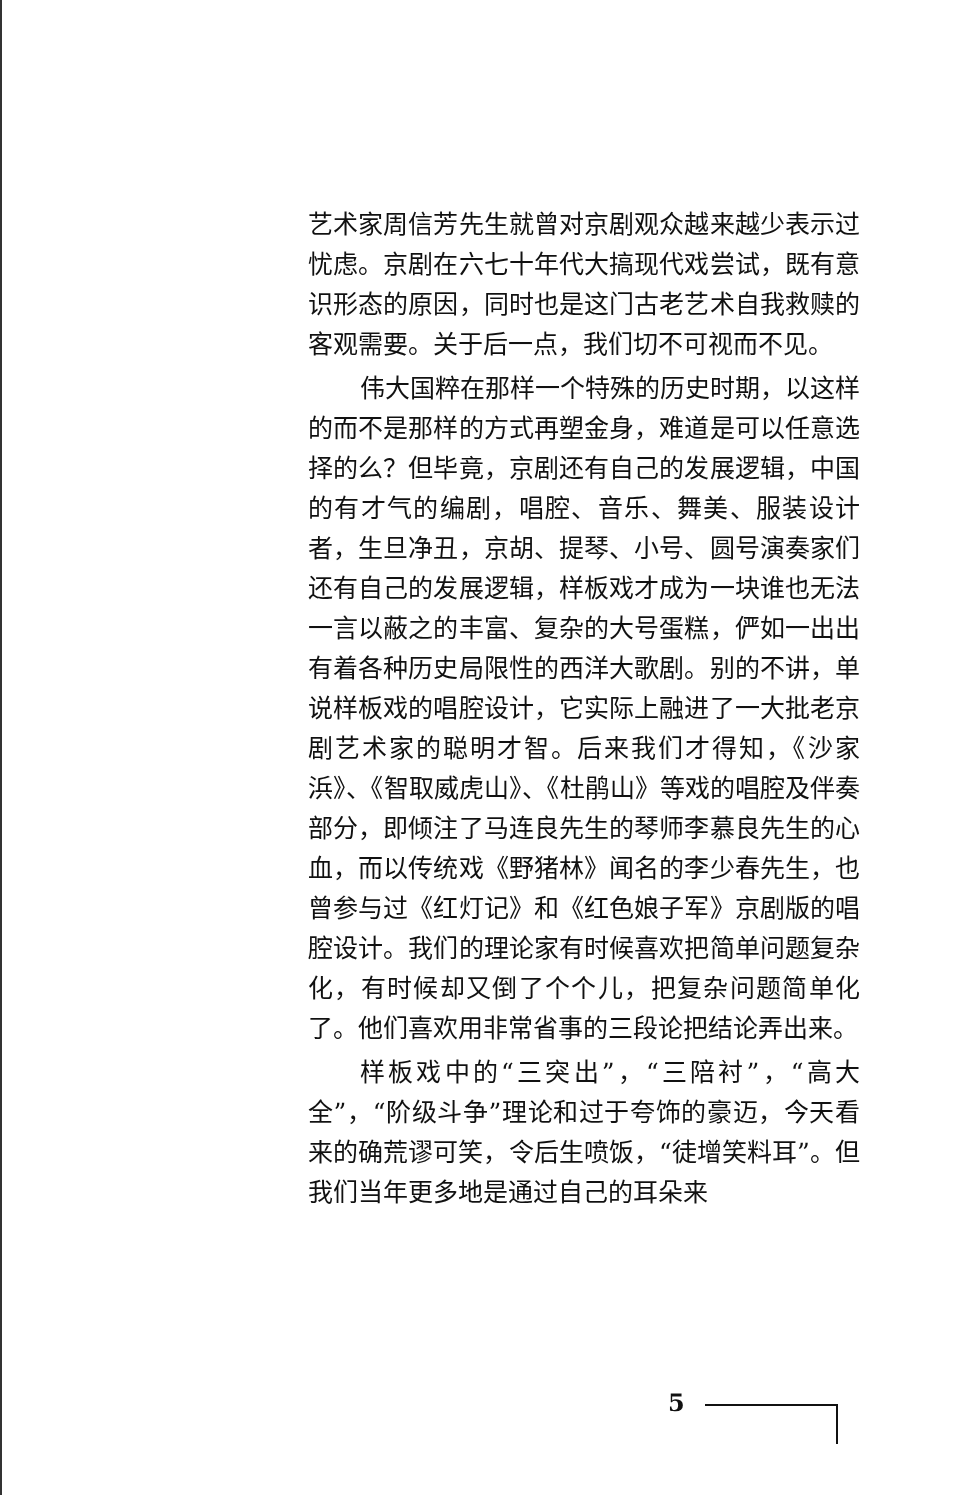艺术家周信芳先生就曾对京剧观众越来越少表示过忧虑。京剧在六七十年代大搞现代戏尝试，既有意识形态的原因，同时也是这门古老艺术自我救赎的客观需要。关于后一点，我们切不可视而不见。
伟大国粹在那样一个特殊的历史时期，以这样的而不是那样的方式再塑金身，难道是可以任意选择的么？但毕竟，京剧还有自己的发展逻辑，中国的有才气的编剧，唱腔、音乐、舞美、服装设计者，生旦净丑，京胡、提琴、小号、圆号演奏家们还有自己的发展逻辑，样板戏才成为一块谁也无法一言以蔽之的丰富、复杂的大号蛋糕，俨如一出出有着各种历史局限性的西洋大歌剧。别的不讲，单说样板戏的唱腔设计，它实际上融进了一大批老京剧艺术家的聪明才智。后来我们才得知，《沙家浜》、《智取威虎山》、《杜鹃山》等戏的唱腔及伴奏部分，即倾注了马连良先生的琴师李慕良先生的心血，而以传统戏《野猪林》闻名的李少春先生，也曾参与过《红灯记》和《红色娘子军》京剧版的唱腔设计。我们的理论家有时候喜欢把简单问题复杂化，有时候却又倒了个个儿，把复杂问题简单化了。他们喜欢用非常省事的三段论把结论弄出来。
样板戏中的“三突出”，“三陪衬”，“高大全”，“阶级斗争”理论和过于夸饰的豪迈，今天看来的确荒谬可笑，令后生喷饭，“徒增笑料耳”。但我们当年更多地是通过自己的耳朵来
5